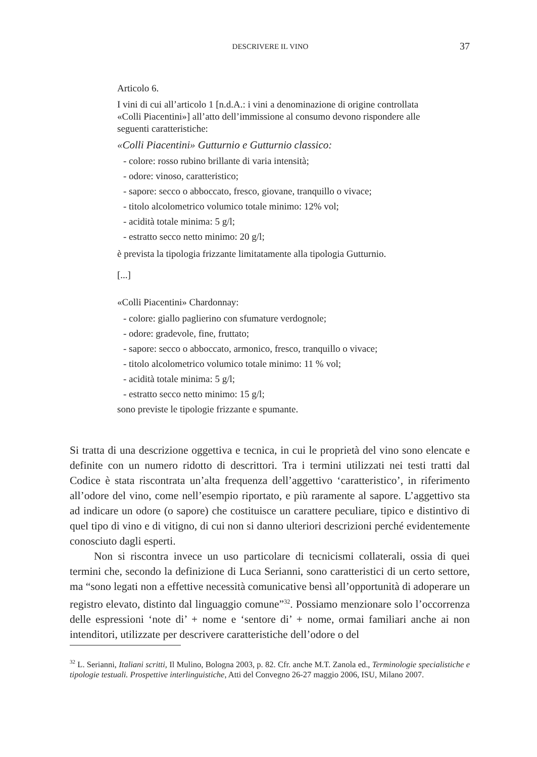DESCRIVERE IL VINO 37
Articolo 6.
I vini di cui all’articolo 1 [n.d.A.: i vini a denominazione di origine controllata «Colli Piacentini»] all’atto dell’immissione al consumo devono rispondere alle seguenti caratteristiche:
«Colli Piacentini» Gutturnio e Gutturnio classico:
- colore: rosso rubino brillante di varia intensità;
- odore: vinoso, caratteristico;
- sapore: secco o abboccato, fresco, giovane, tranquillo o vivace;
- titolo alcolometrico volumico totale minimo: 12% vol;
- acidità totale minima: 5 g/l;
- estratto secco netto minimo: 20 g/l;
è prevista la tipologia frizzante limitatamente alla tipologia Gutturnio.
[...]
«Colli Piacentini» Chardonnay:
- colore: giallo paglierino con sfumature verdognole;
- odore: gradevole, fine, fruttato;
- sapore: secco o abboccato, armonico, fresco, tranquillo o vivace;
- titolo alcolometrico volumico totale minimo: 11 % vol;
- acidità totale minima: 5 g/l;
- estratto secco netto minimo: 15 g/l;
sono previste le tipologie frizzante e spumante.
Si tratta di una descrizione oggettiva e tecnica, in cui le proprietà del vino sono elencate e definite con un numero ridotto di descrittori. Tra i termini utilizzati nei testi tratti dal Codice è stata riscontrata un’alta frequenza dell’aggettivo ‘caratteristico’, in riferimento all’odore del vino, come nell’esempio riportato, e più raramente al sapore. L’aggettivo sta ad indicare un odore (o sapore) che costituisce un carattere peculiare, tipico e distintivo di quel tipo di vino e di vitigno, di cui non si danno ulteriori descrizioni perché evidentemente conosciuto dagli esperti.
Non si riscontra invece un uso particolare di tecnicismi collaterali, ossia di quei termini che, secondo la definizione di Luca Serianni, sono caratteristici di un certo settore, ma “sono legati non a effettive necessità comunicative bensì all’opportunità di adoperare un registro elevato, distinto dal linguaggio comune”<sup>32</sup>. Possiamo menzionare solo l’occorrenza delle espressioni ‘note di’ + nome e ‘sentore di’ + nome, ormai familiari anche ai non intenditori, utilizzate per descrivere caratteristiche dell’odore o del
<sup>32</sup> L. Serianni, Italiani scritti, Il Mulino, Bologna 2003, p. 82. Cfr. anche M.T. Zanola ed., Terminologie specialistiche e tipologie testuali. Prospettive interlinguistiche, Atti del Convegno 26-27 maggio 2006, ISU, Milano 2007.